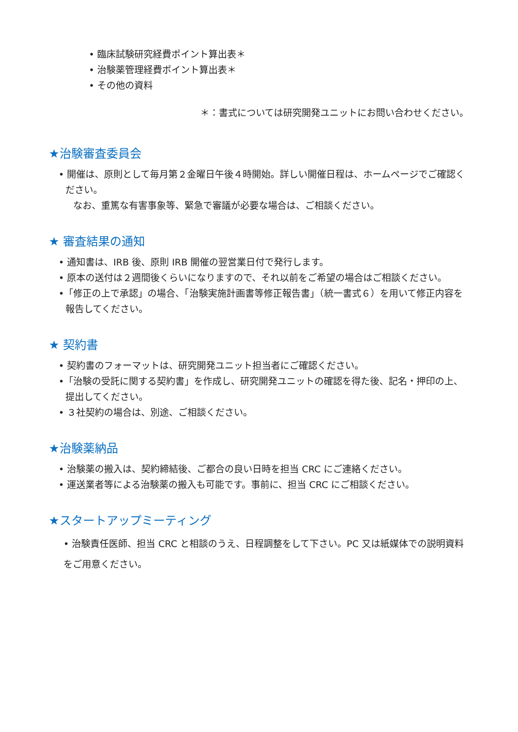• 臨床試験研究経費ポイント算出表＊
• 治験薬管理経費ポイント算出表＊
• その他の資料
＊：書式については研究開発ユニットにお問い合わせください。
★治験審査委員会
• 開催は、原則として毎月第２金曜日午後４時開始。詳しい開催日程は、ホームページでご確認ください。
なお、重篤な有害事象等、緊急で審議が必要な場合は、ご相談ください。
★ 審査結果の通知
• 通知書は、IRB 後、原則 IRB 開催の翌営業日付で発行します。
• 原本の送付は２週間後くらいになりますので、それ以前をご希望の場合はご相談ください。
•「修正の上で承認」の場合、「治験実施計画書等修正報告書」（統一書式６）を用いて修正内容を報告してください。
★ 契約書
• 契約書のフォーマットは、研究開発ユニット担当者にご確認ください。
•「治験の受託に関する契約書」を作成し、研究開発ユニットの確認を得た後、記名・押印の上、提出してください。
• ３社契約の場合は、別途、ご相談ください。
★治験薬納品
• 治験薬の搬入は、契約締結後、ご都合の良い日時を担当 CRC にご連絡ください。
• 運送業者等による治験薬の搬入も可能です。事前に、担当 CRC にご相談ください。
★スタートアップミーティング
• 治験責任医師、担当 CRC と相談のうえ、日程調整をして下さい。PC 又は紙媒体での説明資料をご用意ください。